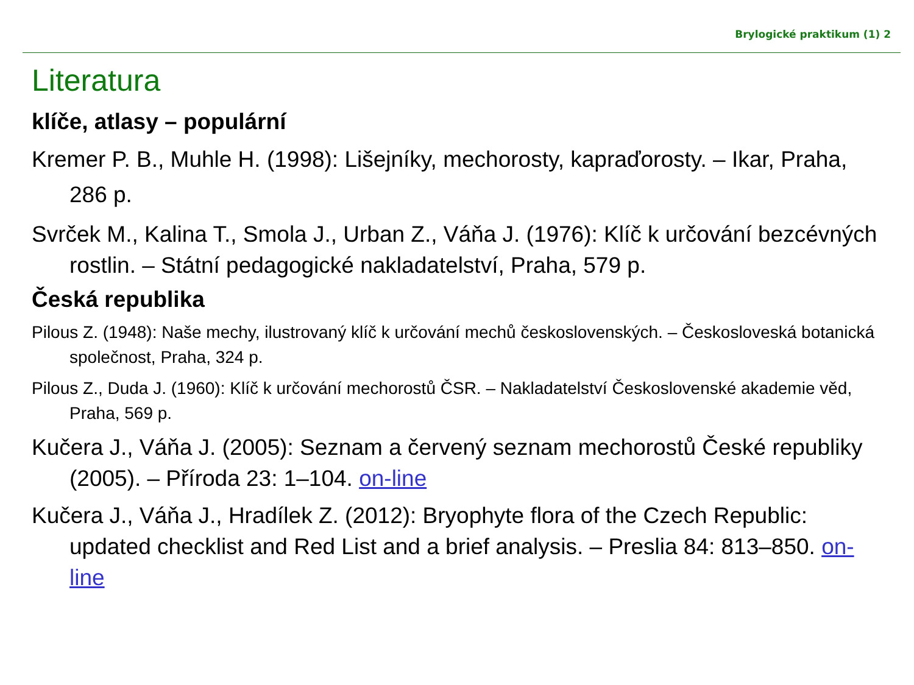Brylogické praktikum (1) 2
Literatura
klíče, atlasy – populární
Kremer P. B., Muhle H. (1998): Lišejníky, mechorosty, kapraďorosty. – Ikar, Praha, 286 p.
Svrček M., Kalina T., Smola J., Urban Z., Váňa J. (1976): Klíč k určování bezcévných rostlin. – Státní pedagogické nakladatelství, Praha, 579 p.
Česká republika
Pilous Z. (1948): Naše mechy, ilustrovaný klíč k určování mechů československých. – Českosloveská botanická společnost, Praha, 324 p.
Pilous Z., Duda J. (1960): Klíč k určování mechorostů ČSR. – Nakladatelství Československé akademie věd, Praha, 569 p.
Kučera J., Váňa J. (2005): Seznam a červený seznam mechorostů České republiky (2005). – Příroda 23: 1–104. on-line
Kučera J., Váňa J., Hradílek Z. (2012): Bryophyte flora of the Czech Republic: updated checklist and Red List and a brief analysis. – Preslia 84: 813–850. on-line